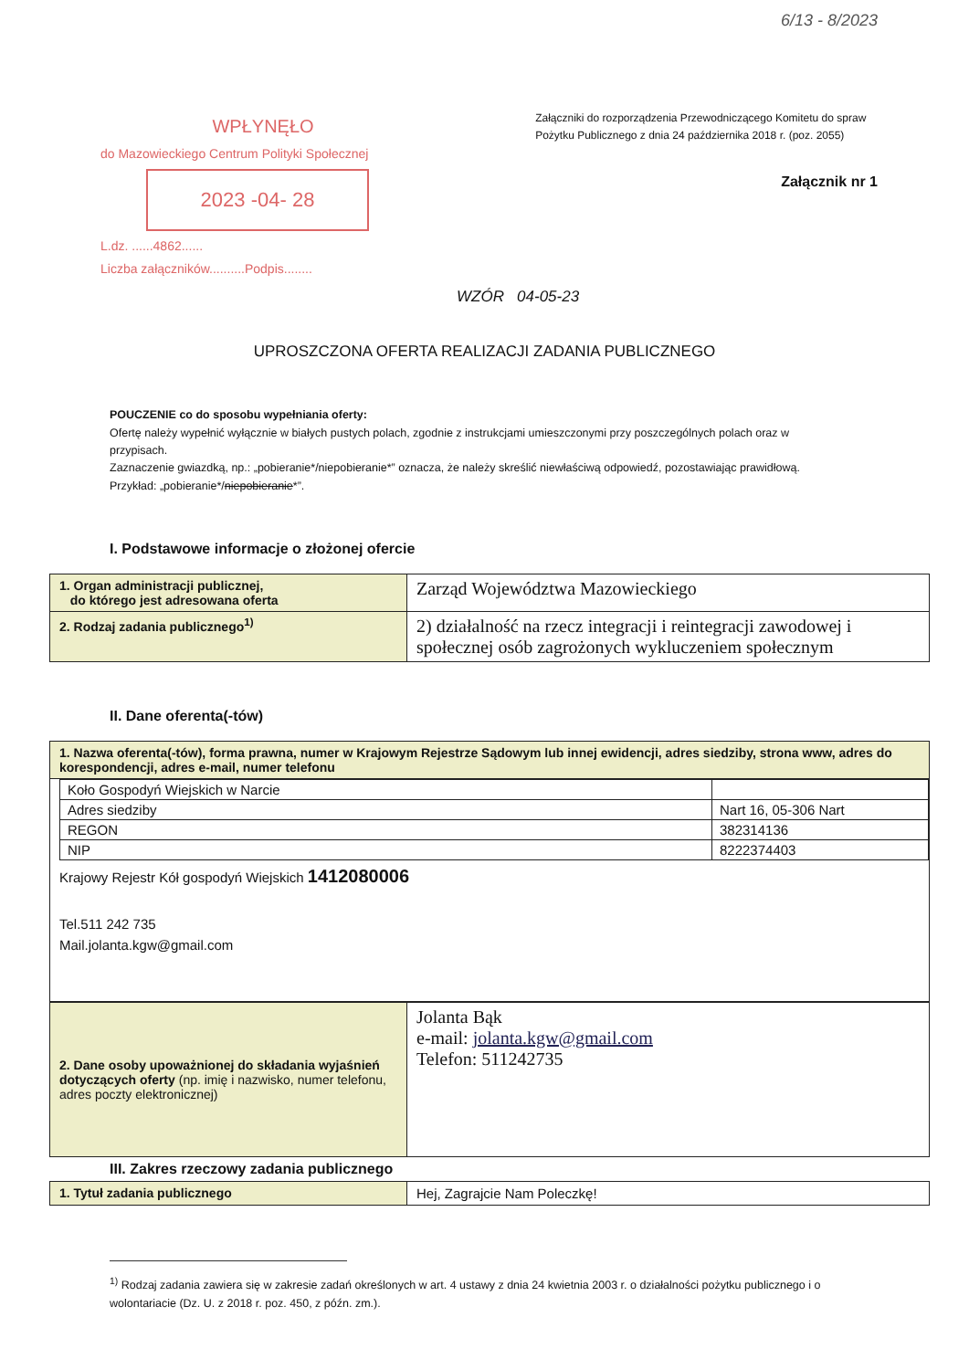6/13 - 8/2023
WPŁYNĘŁO
do Mazowieckiego Centrum Polityki Społecznej
2023 -04- 28
L.dz. ......4862......
Liczba załączników..........Podpis........
Załączniki do rozporządzenia Przewodniczącego Komitetu do spraw Pożytku Publicznego z dnia 24 października 2018 r. (poz. 2055)
Załącznik nr 1
WZÓR 04-05-23
UPROSZCZONA OFERTA REALIZACJI ZADANIA PUBLICZNEGO
POUCZENIE co do sposobu wypełniania oferty:
Ofertę należy wypełnić wyłącznie w białych pustych polach, zgodnie z instrukcjami umieszczonymi przy poszczególnych polach oraz w przypisach.
Zaznaczenie gwiazdką, np.: „pobieranie*/niepobieranie*” oznacza, że należy skreślić niewłaściwą odpowiedź, pozostawiając prawidłową. Przykład: „pobieranie*/niepobieranie*”.
I. Podstawowe informacje o złożonej ofercie
| 1. Organ administracji publicznej, do którego jest adresowana oferta | Zarząd Województwa Mazowieckiego |
| 2. Rodzaj zadania publicznego<sup>1)</sup> | 2) działalność na rzecz integracji i reintegracji zawodowej i społecznej osób zagrożonych wykluczeniem społecznym |
II. Dane oferenta(-tów)
| 1. Nazwa oferenta(-tów), forma prawna, numer w Krajowym Rejestrze Sądowym lub innej ewidencji, adres siedziby, strona www, adres do korespondencji, adres e-mail, numer telefonu |
| / Koło Gospodyń Wiejskich w Narcie / / / Adres siedziby / Nart 16, 05-306 Nart / / REGON / 382314136 / / NIP / 8222374403 / Krajowy Rejestr Kół gospodyń Wiejskich 1412080006 Tel.511 242 735 Mail.jolanta.kgw@gmail.com |
| 2. Dane osoby upoważnionej do składania wyjaśnień dotyczących oferty (np. imię i nazwisko, numer telefonu, adres poczty elektronicznej) | Jolanta Bąk e-mail: jolanta.kgw@gmail.com Telefon: 511242735 |
III. Zakres rzeczowy zadania publicznego
| 1. Tytuł zadania publicznego | Hej, Zagrajcie Nam Poleczkę! |
<sup>1)</sup> Rodzaj zadania zawiera się w zakresie zadań określonych w art. 4 ustawy z dnia 24 kwietnia 2003 r. o działalności pożytku publicznego i o wolontariacie (Dz. U. z 2018 r. poz. 450, z późn. zm.).